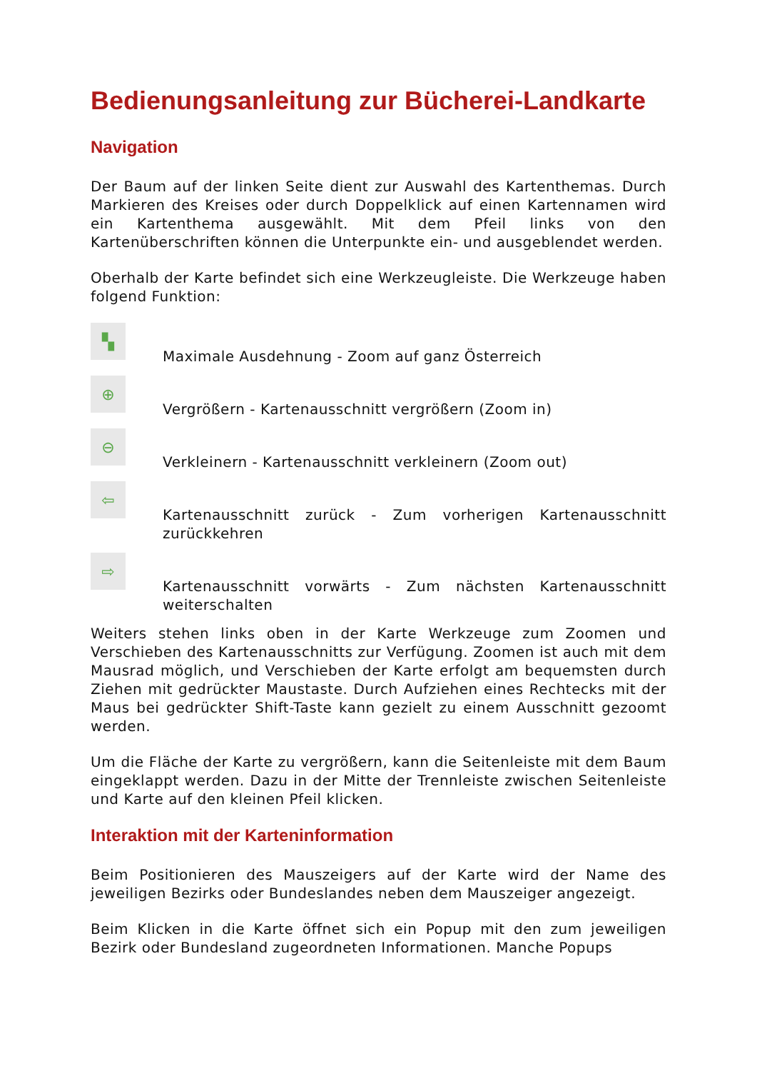Bedienungsanleitung zur Bücherei-Landkarte
Navigation
Der Baum auf der linken Seite dient zur Auswahl des Kartenthemas. Durch Markieren des Kreises oder durch Doppelklick auf einen Kartennamen wird ein Kartenthema ausgewählt. Mit dem Pfeil links von den Kartenüberschriften können die Unterpunkte ein- und ausgeblendet werden.
Oberhalb der Karte befindet sich eine Werkzeugleiste. Die Werkzeuge haben folgend Funktion:
▚
Maximale Ausdehnung - Zoom auf ganz Österreich
⊕
Vergrößern - Kartenausschnitt vergrößern (Zoom in)
⊖
Verkleinern - Kartenausschnitt verkleinern (Zoom out)
⇦
Kartenausschnitt zurück - Zum vorherigen Kartenausschnitt zurückkehren
⇨
Kartenausschnitt vorwärts - Zum nächsten Kartenausschnitt weiterschalten
Weiters stehen links oben in der Karte Werkzeuge zum Zoomen und Verschieben des Kartenausschnitts zur Verfügung. Zoomen ist auch mit dem Mausrad möglich, und Verschieben der Karte erfolgt am bequemsten durch Ziehen mit gedrückter Maustaste. Durch Aufziehen eines Rechtecks mit der Maus bei gedrückter Shift-Taste kann gezielt zu einem Ausschnitt gezoomt werden.
Um die Fläche der Karte zu vergrößern, kann die Seitenleiste mit dem Baum eingeklappt werden. Dazu in der Mitte der Trennleiste zwischen Seitenleiste und Karte auf den kleinen Pfeil klicken.
Interaktion mit der Karteninformation
Beim Positionieren des Mauszeigers auf der Karte wird der Name des jeweiligen Bezirks oder Bundeslandes neben dem Mauszeiger angezeigt.
Beim Klicken in die Karte öffnet sich ein Popup mit den zum jeweiligen Bezirk oder Bundesland zugeordneten Informationen. Manche Popups